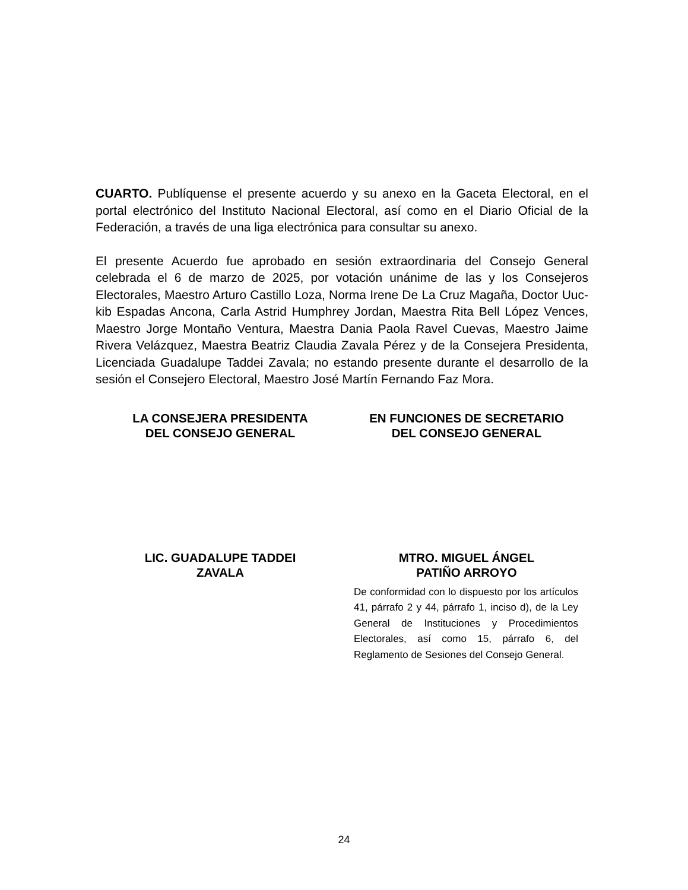CUARTO. Publíquense el presente acuerdo y su anexo en la Gaceta Electoral, en el portal electrónico del Instituto Nacional Electoral, así como en el Diario Oficial de la Federación, a través de una liga electrónica para consultar su anexo.
El presente Acuerdo fue aprobado en sesión extraordinaria del Consejo General celebrada el 6 de marzo de 2025, por votación unánime de las y los Consejeros Electorales, Maestro Arturo Castillo Loza, Norma Irene De La Cruz Magaña, Doctor Uuc-kib Espadas Ancona, Carla Astrid Humphrey Jordan, Maestra Rita Bell López Vences, Maestro Jorge Montaño Ventura, Maestra Dania Paola Ravel Cuevas, Maestro Jaime Rivera Velázquez, Maestra Beatriz Claudia Zavala Pérez y de la Consejera Presidenta, Licenciada Guadalupe Taddei Zavala; no estando presente durante el desarrollo de la sesión el Consejero Electoral, Maestro José Martín Fernando Faz Mora.
LA CONSEJERA PRESIDENTA
DEL CONSEJO GENERAL
EN FUNCIONES DE SECRETARIO
DEL CONSEJO GENERAL
LIC. GUADALUPE TADDEI
ZAVALA
MTRO. MIGUEL ÁNGEL
PATIÑO ARROYO
De conformidad con lo dispuesto por los artículos 41, párrafo 2 y 44, párrafo 1, inciso d), de la Ley General de Instituciones y Procedimientos Electorales, así como 15, párrafo 6, del Reglamento de Sesiones del Consejo General.
24